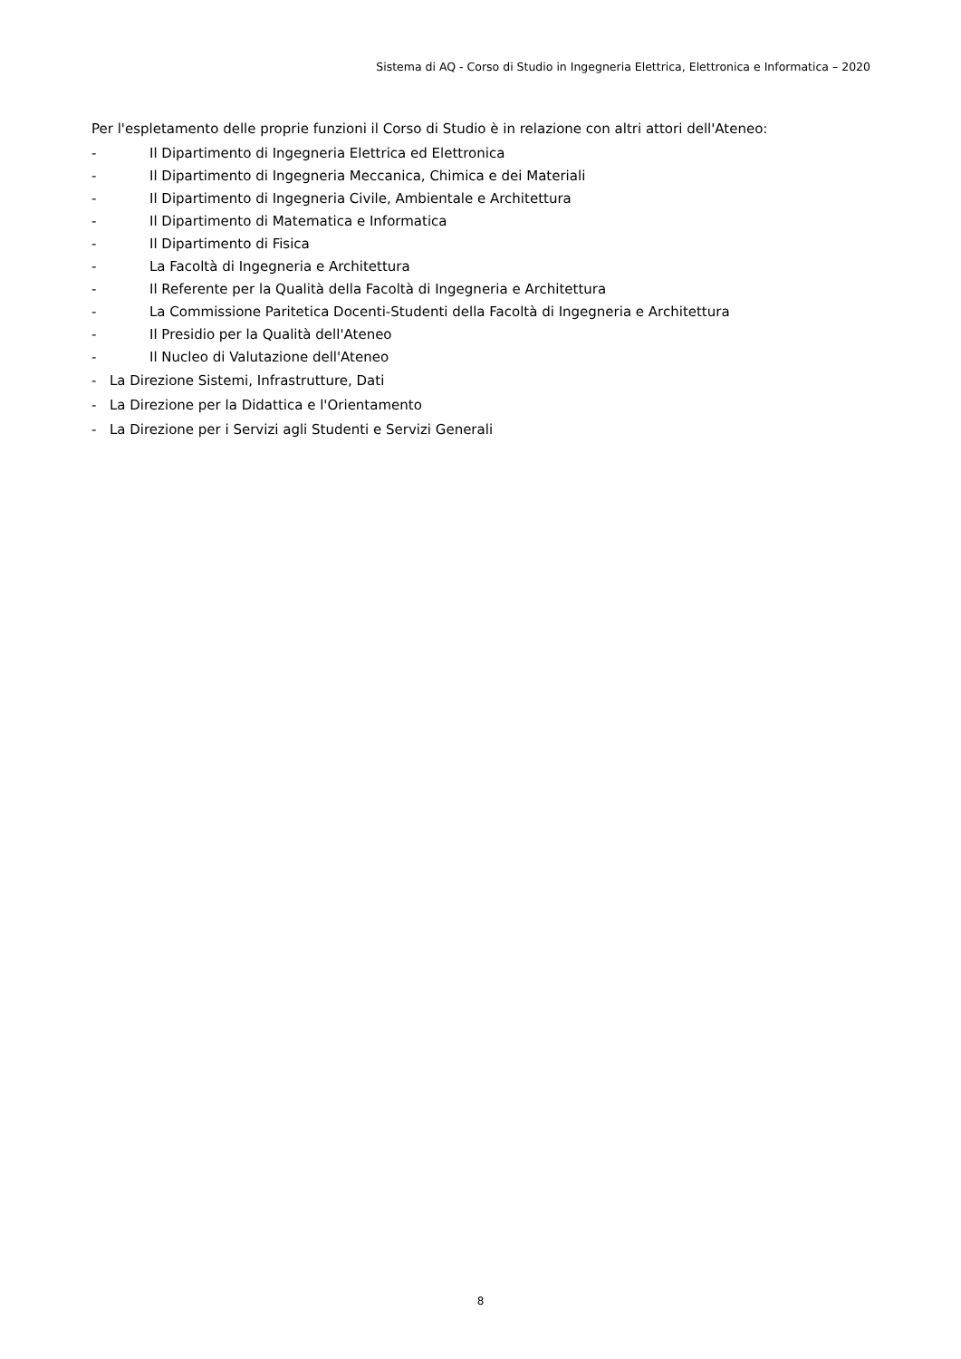Sistema di AQ - Corso di Studio in Ingegneria Elettrica, Elettronica e Informatica – 2020
Per l'espletamento delle proprie funzioni il Corso di Studio è in relazione con altri attori dell'Ateneo:
- Il Dipartimento di Ingegneria Elettrica ed Elettronica
- Il Dipartimento di Ingegneria Meccanica, Chimica e dei Materiali
- Il Dipartimento di Ingegneria Civile, Ambientale e Architettura
- Il Dipartimento di Matematica e Informatica
- Il Dipartimento di Fisica
- La Facoltà di Ingegneria e Architettura
- Il Referente per la Qualità della Facoltà di Ingegneria e Architettura
- La Commissione Paritetica Docenti-Studenti della Facoltà di Ingegneria e Architettura
- Il Presidio per la Qualità dell'Ateneo
- Il Nucleo di Valutazione dell'Ateneo
- La Direzione Sistemi, Infrastrutture, Dati
- La Direzione per la Didattica e l'Orientamento
- La Direzione per i Servizi agli Studenti e Servizi Generali
8